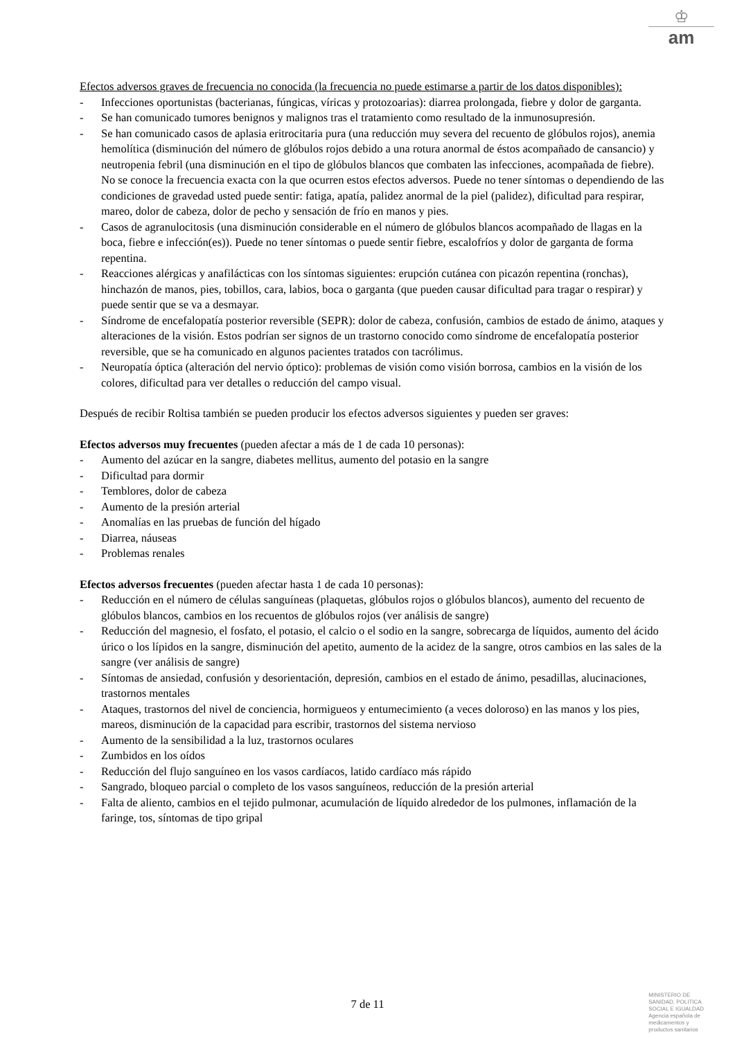♔
am
Efectos adversos graves de frecuencia no conocida (la frecuencia no puede estimarse a partir de los datos disponibles):
- Infecciones oportunistas (bacterianas, fúngicas, víricas y protozoarias): diarrea prolongada, fiebre y dolor de garganta.
- Se han comunicado tumores benignos y malignos tras el tratamiento como resultado de la inmunosupresión.
- Se han comunicado casos de aplasia eritrocitaria pura (una reducción muy severa del recuento de glóbulos rojos), anemia hemolítica (disminución del número de glóbulos rojos debido a una rotura anormal de éstos acompañado de cansancio) y neutropenia febril (una disminución en el tipo de glóbulos blancos que combaten las infecciones, acompañada de fiebre). No se conoce la frecuencia exacta con la que ocurren estos efectos adversos. Puede no tener síntomas o dependiendo de las condiciones de gravedad usted puede sentir: fatiga, apatía, palidez anormal de la piel (palidez), dificultad para respirar, mareo, dolor de cabeza, dolor de pecho y sensación de frío en manos y pies.
- Casos de agranulocitosis (una disminución considerable en el número de glóbulos blancos acompañado de llagas en la boca, fiebre e infección(es)). Puede no tener síntomas o puede sentir fiebre, escalofríos y dolor de garganta de forma repentina.
- Reacciones alérgicas y anafilácticas con los síntomas siguientes: erupción cutánea con picazón repentina (ronchas), hinchazón de manos, pies, tobillos, cara, labios, boca o garganta (que pueden causar dificultad para tragar o respirar) y puede sentir que se va a desmayar.
- Síndrome de encefalopatía posterior reversible (SEPR): dolor de cabeza, confusión, cambios de estado de ánimo, ataques y alteraciones de la visión. Estos podrían ser signos de un trastorno conocido como síndrome de encefalopatía posterior reversible, que se ha comunicado en algunos pacientes tratados con tacrólimus.
- Neuropatía óptica (alteración del nervio óptico): problemas de visión como visión borrosa, cambios en la visión de los colores, dificultad para ver detalles o reducción del campo visual.
Después de recibir Roltisa también se pueden producir los efectos adversos siguientes y pueden ser graves:
Efectos adversos muy frecuentes (pueden afectar a más de 1 de cada 10 personas):
- Aumento del azúcar en la sangre, diabetes mellitus, aumento del potasio en la sangre
- Dificultad para dormir
- Temblores, dolor de cabeza
- Aumento de la presión arterial
- Anomalías en las pruebas de función del hígado
- Diarrea, náuseas
- Problemas renales
Efectos adversos frecuentes (pueden afectar hasta 1 de cada 10 personas):
- Reducción en el número de células sanguíneas (plaquetas, glóbulos rojos o glóbulos blancos), aumento del recuento de glóbulos blancos, cambios en los recuentos de glóbulos rojos (ver análisis de sangre)
- Reducción del magnesio, el fosfato, el potasio, el calcio o el sodio en la sangre, sobrecarga de líquidos, aumento del ácido úrico o los lípidos en la sangre, disminución del apetito, aumento de la acidez de la sangre, otros cambios en las sales de la sangre (ver análisis de sangre)
- Síntomas de ansiedad, confusión y desorientación, depresión, cambios en el estado de ánimo, pesadillas, alucinaciones, trastornos mentales
- Ataques, trastornos del nivel de conciencia, hormigueos y entumecimiento (a veces doloroso) en las manos y los pies, mareos, disminución de la capacidad para escribir, trastornos del sistema nervioso
- Aumento de la sensibilidad a la luz, trastornos oculares
- Zumbidos en los oídos
- Reducción del flujo sanguíneo en los vasos cardíacos, latido cardíaco más rápido
- Sangrado, bloqueo parcial o completo de los vasos sanguíneos, reducción de la presión arterial
- Falta de aliento, cambios en el tejido pulmonar, acumulación de líquido alrededor de los pulmones, inflamación de la faringe, tos, síntomas de tipo gripal
7 de 11
MINISTERIO DE
SANIDAD, POLITICA
SOCIAL E IGUALDAD
Agencia española de
medicamentos y
productos sanitarios